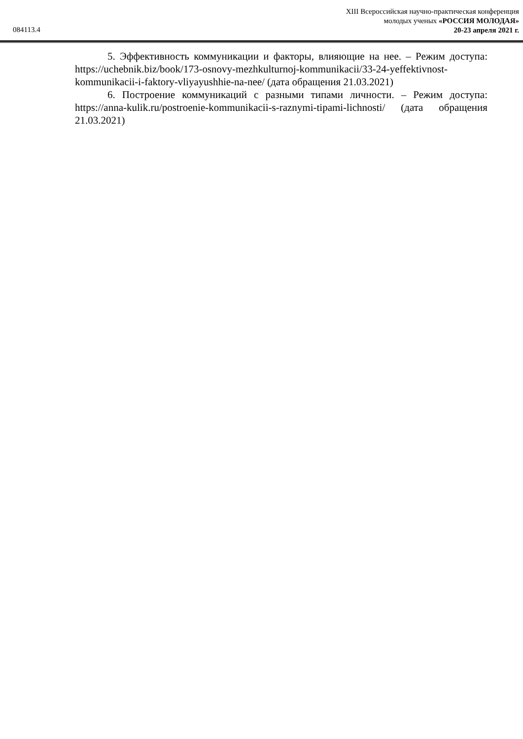XIII Всероссийская научно-практическая конференция
молодых ученых «РОССИЯ МОЛОДАЯ»
20-23 апреля 2021 г.
084113.4
5. Эффективность коммуникации и факторы, влияющие на нее. – Режим доступа: https://uchebnik.biz/book/173-osnovy-mezhkulturnoj-kommunikacii/33-24-yeffektivnost-kommunikacii-i-faktory-vliyayushhie-na-nee/ (дата обращения 21.03.2021)
6. Построение коммуникаций с разными типами личности. – Режим доступа: https://anna-kulik.ru/postroenie-kommunikacii-s-raznymi-tipami-lichnosti/ (дата обращения 21.03.2021)